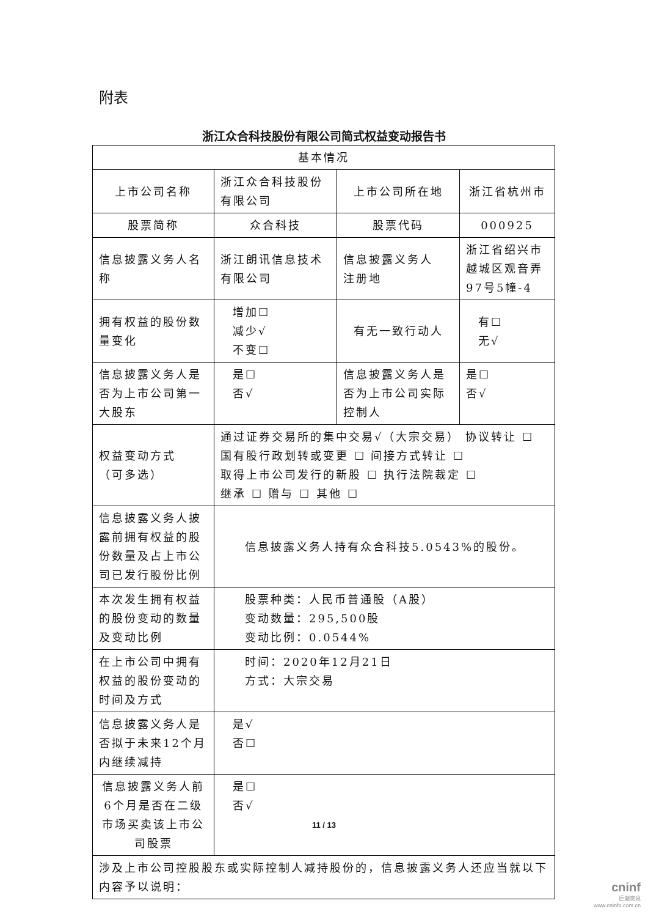附表
浙江众合科技股份有限公司简式权益变动报告书
| 基本情况 | | | |
| 上市公司名称 | 浙江众合科技股份有限公司 | 上市公司所在地 | 浙江省杭州市 |
| 股票简称 | 众合科技 | 股票代码 | 000925 |
| 信息披露义务人名称 | 浙江朗讯信息技术有限公司 | 信息披露义务人 注册地 | 浙江省绍兴市越城区观音弄97号5幢-4 |
| 拥有权益的股份数量变化 | 增加☐ 减少√ 不变☐ | 有无一致行动人 | 有☐ 无√ |
| 信息披露义务人是否为上市公司第一大股东 | 是☐ 否√ | 信息披露义务人是否为上市公司实际控制人 | 是☐ 否√ |
| 权益变动方式 （可多选） | 通过证券交易所的集中交易√（大宗交易） 协议转让 ☐ 国有股行政划转或变更 ☐ 间接方式转让 ☐ 取得上市公司发行的新股 ☐ 执行法院裁定 ☐ 继承 ☐ 赠与 ☐ 其他 ☐ | | |
| 信息披露义务人披露前拥有权益的股份数量及占上市公司已发行股份比例 | 信息披露义务人持有众合科技5.0543%的股份。 | | |
| 本次发生拥有权益的股份变动的数量及变动比例 | 股票种类：人民币普通股（A股） 变动数量：295,500股 变动比例：0.0544% | | |
| 在上市公司中拥有权益的股份变动的时间及方式 | 时间：2020年12月21日 方式：大宗交易 | | |
| 信息披露义务人是否拟于未来12个月内继续减持 | 是√ 否☐ | | |
| 信息披露义务人前6个月是否在二级市场买卖该上市公司股票 | 是☐ 否√ | | |
| 涉及上市公司控股股东或实际控制人减持股份的，信息披露义务人还应当就以下内容予以说明： | | | |
11 / 13
cninf
巨潮资讯
www.cninfo.com.cn